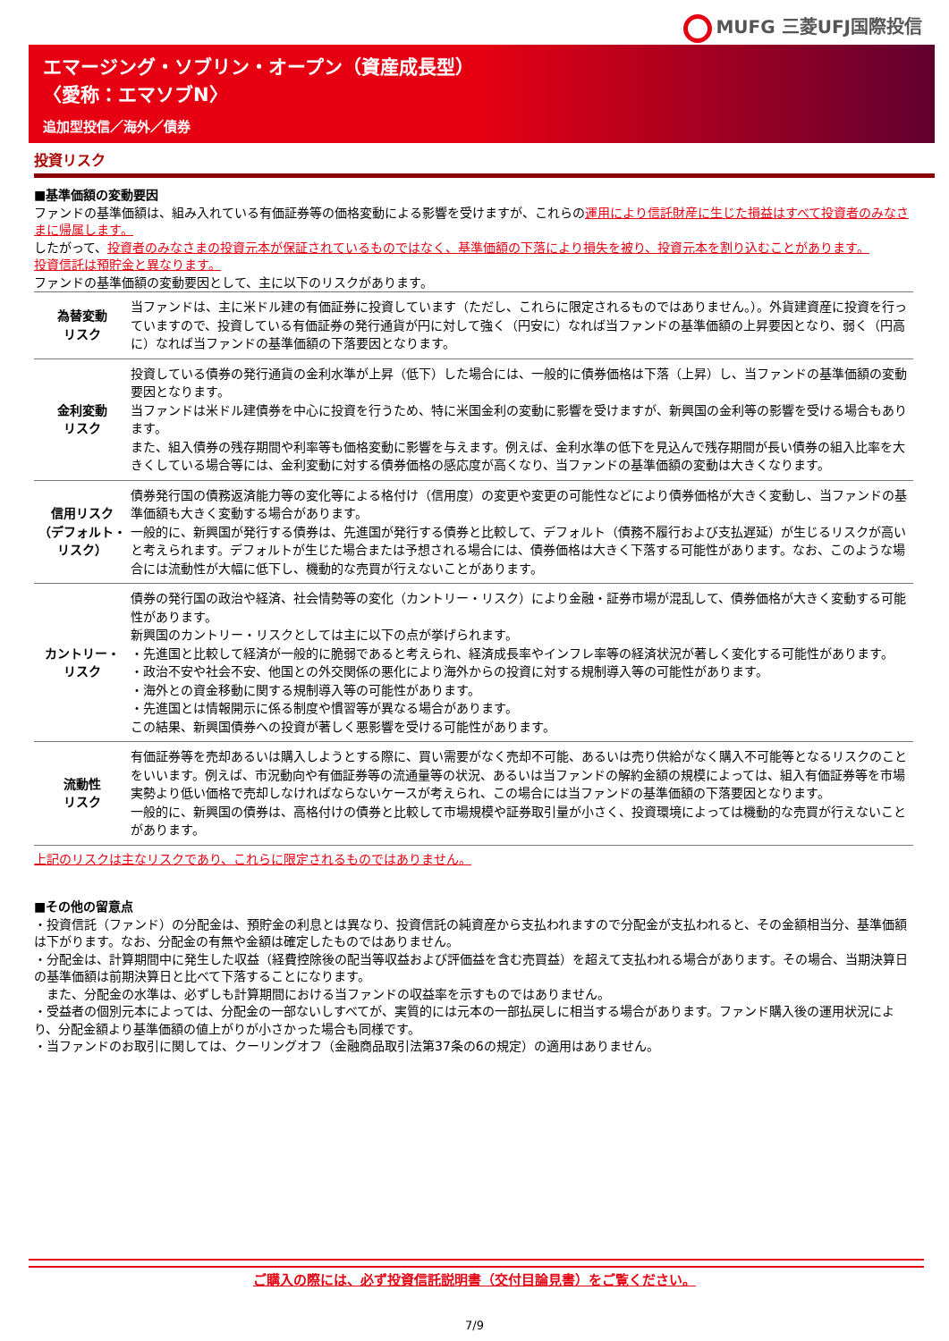MUFG 三菱UFJ国際投信
エマージング・ソブリン・オープン（資産成長型）
〈愛称：エマソブN〉
追加型投信／海外／債券
投資リスク
■基準価額の変動要因
ファンドの基準価額は、組み入れている有価証券等の価格変動による影響を受けますが、これらの運用により信託財産に生じた損益はすべて投資者のみなさまに帰属します。
したがって、投資者のみなさまの投資元本が保証されているものではなく、基準価額の下落により損失を被り、投資元本を割り込むことがあります。
投資信託は預貯金と異なります。
ファンドの基準価額の変動要因として、主に以下のリスクがあります。
| 為替変動 リスク | 当ファンドは、主に米ドル建の有価証券に投資しています（ただし、これらに限定されるものではありません。）。外貨建資産に投資を行っていますので、投資している有価証券の発行通貨が円に対して強く（円安に）なれば当ファンドの基準価額の上昇要因となり、弱く（円高に）なれば当ファンドの基準価額の下落要因となります。 |
| 金利変動 リスク | 投資している債券の発行通貨の金利水準が上昇（低下）した場合には、一般的に債券価格は下落（上昇）し、当ファンドの基準価額の変動要因となります。 当ファンドは米ドル建債券を中心に投資を行うため、特に米国金利の変動に影響を受けますが、新興国の金利等の影響を受ける場合もあります。 また、組入債券の残存期間や利率等も価格変動に影響を与えます。例えば、金利水準の低下を見込んで残存期間が長い債券の組入比率を大きくしている場合等には、金利変動に対する債券価格の感応度が高くなり、当ファンドの基準価額の変動は大きくなります。 |
| 信用リスク （デフォルト・ リスク） | 債券発行国の債務返済能力等の変化等による格付け（信用度）の変更や変更の可能性などにより債券価格が大きく変動し、当ファンドの基準価額も大きく変動する場合があります。 一般的に、新興国が発行する債券は、先進国が発行する債券と比較して、デフォルト（債務不履行および支払遅延）が生じるリスクが高いと考えられます。デフォルトが生じた場合または予想される場合には、債券価格は大きく下落する可能性があります。なお、このような場合には流動性が大幅に低下し、機動的な売買が行えないことがあります。 |
| カントリー・ リスク | 債券の発行国の政治や経済、社会情勢等の変化（カントリー・リスク）により金融・証券市場が混乱して、債券価格が大きく変動する可能性があります。 新興国のカントリー・リスクとしては主に以下の点が挙げられます。 ・先進国と比較して経済が一般的に脆弱であると考えられ、経済成長率やインフレ率等の経済状況が著しく変化する可能性があります。 ・政治不安や社会不安、他国との外交関係の悪化により海外からの投資に対する規制導入等の可能性があります。 ・海外との資金移動に関する規制導入等の可能性があります。 ・先進国とは情報開示に係る制度や慣習等が異なる場合があります。 この結果、新興国債券への投資が著しく悪影響を受ける可能性があります。 |
| 流動性 リスク | 有価証券等を売却あるいは購入しようとする際に、買い需要がなく売却不可能、あるいは売り供給がなく購入不可能等となるリスクのことをいいます。例えば、市況動向や有価証券等の流通量等の状況、あるいは当ファンドの解約金額の規模によっては、組入有価証券等を市場実勢より低い価格で売却しなければならないケースが考えられ、この場合には当ファンドの基準価額の下落要因となります。 一般的に、新興国の債券は、高格付けの債券と比較して市場規模や証券取引量が小さく、投資環境によっては機動的な売買が行えないことがあります。 |
上記のリスクは主なリスクであり、これらに限定されるものではありません。
■その他の留意点
・投資信託（ファンド）の分配金は、預貯金の利息とは異なり、投資信託の純資産から支払われますので分配金が支払われると、その金額相当分、基準価額は下がります。なお、分配金の有無や金額は確定したものではありません。
・分配金は、計算期間中に発生した収益（経費控除後の配当等収益および評価益を含む売買益）を超えて支払われる場合があります。その場合、当期決算日の基準価額は前期決算日と比べて下落することになります。
　また、分配金の水準は、必ずしも計算期間における当ファンドの収益率を示すものではありません。
・受益者の個別元本によっては、分配金の一部ないしすべてが、実質的には元本の一部払戻しに相当する場合があります。ファンド購入後の運用状況により、分配金額より基準価額の値上がりが小さかった場合も同様です。
・当ファンドのお取引に関しては、クーリングオフ（金融商品取引法第37条の6の規定）の適用はありません。
ご購入の際には、必ず投資信託説明書（交付目論見書）をご覧ください。
7/9